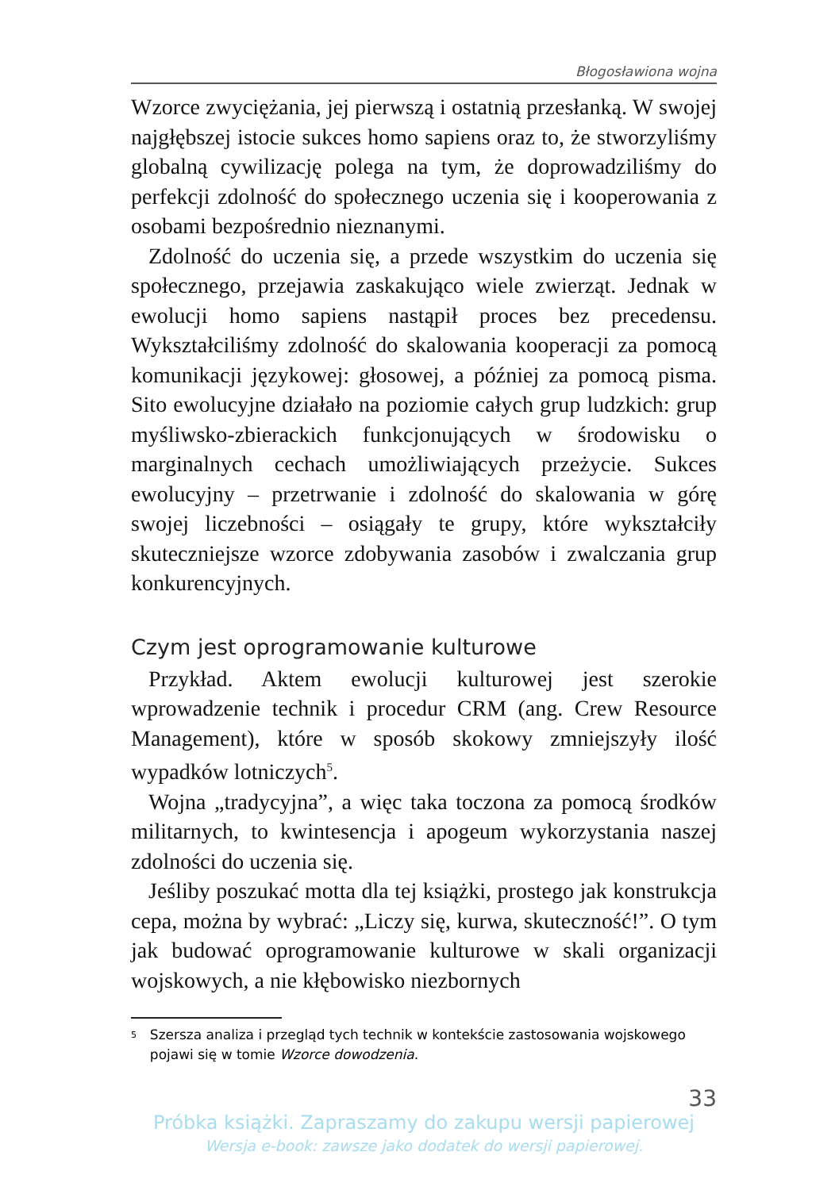Błogosławiona wojna
Wzorce zwyciężania, jej pierwszą i ostatnią przesłanką. W swojej najgłębszej istocie sukces homo sapiens oraz to, że stworzyliśmy globalną cywilizację polega na tym, że doprowadziliśmy do perfekcji zdolność do społecznego uczenia się i kooperowania z osobami bezpośrednio nieznanymi.
Zdolność do uczenia się, a przede wszystkim do uczenia się społecznego, przejawia zaskakująco wiele zwierząt. Jednak w ewolucji homo sapiens nastąpił proces bez precedensu. Wykształciliśmy zdolność do skalowania kooperacji za pomocą komunikacji językowej: głosowej, a później za pomocą pisma. Sito ewolucyjne działało na poziomie całych grup ludzkich: grup myśliwsko-zbierackich funkcjonujących w środowisku o marginalnych cechach umożliwiających przeżycie. Sukces ewolucyjny – przetrwanie i zdolność do skalowania w górę swojej liczebności – osiągały te grupy, które wykształciły skuteczniejsze wzorce zdobywania zasobów i zwalczania grup konkurencyjnych.
Czym jest oprogramowanie kulturowe
Przykład. Aktem ewolucji kulturowej jest szerokie wprowadzenie technik i procedur CRM (ang. Crew Resource Management), które w sposób skokowy zmniejszyły ilość wypadków lotniczych<sup>5</sup>.
Wojna „tradycyjna”, a więc taka toczona za pomocą środków militarnych, to kwintesencja i apogeum wykorzystania naszej zdolności do uczenia się.
Jeśliby poszukać motta dla tej książki, prostego jak konstrukcja cepa, można by wybrać: „Liczy się, kurwa, skuteczność!”. O tym jak budować oprogramowanie kulturowe w skali organizacji wojskowych, a nie kłębowisko niezbornych
<sup>5</sup>
Szersza analiza i przegląd tych technik w kontekście zastosowania wojskowego pojawi się w tomie Wzorce dowodzenia.
33
Próbka książki. Zapraszamy do zakupu wersji papierowej
Wersja e-book: zawsze jako dodatek do wersji papierowej.